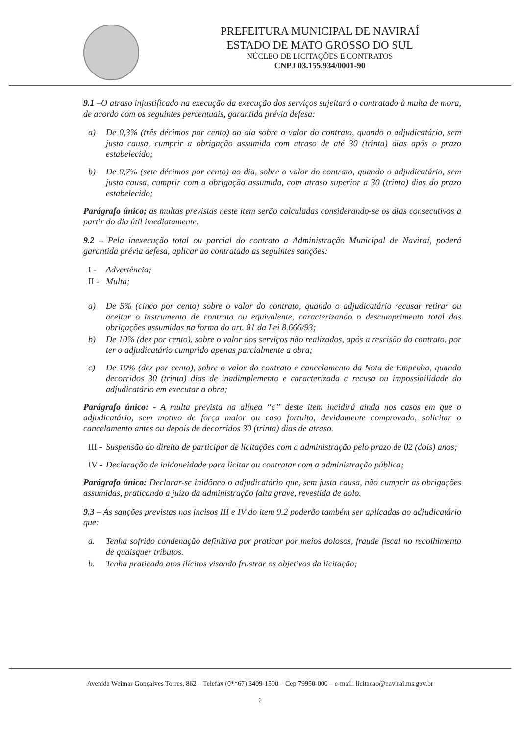PREFEITURA MUNICIPAL DE NAVIRAÍ
ESTADO DE MATO GROSSO DO SUL
NÚCLEO DE LICITAÇÕES E CONTRATOS
CNPJ 03.155.934/0001-90
9.1 –O atraso injustificado na execução da execução dos serviços sujeitará o contratado à multa de mora, de acordo com os seguintes percentuais, garantida prévia defesa:
a) De 0,3% (três décimos por cento) ao dia sobre o valor do contrato, quando o adjudicatário, sem justa causa, cumprir a obrigação assumida com atraso de até 30 (trinta) dias após o prazo estabelecido;
b) De 0,7% (sete décimos por cento) ao dia, sobre o valor do contrato, quando o adjudicatário, sem justa causa, cumprir com a obrigação assumida, com atraso superior a 30 (trinta) dias do prazo estabelecido;
Parágrafo único; as multas previstas neste item serão calculadas considerando-se os dias consecutivos a partir do dia útil imediatamente.
9.2 – Pela inexecução total ou parcial do contrato a Administração Municipal de Naviraí, poderá garantida prévia defesa, aplicar ao contratado as seguintes sanções:
I - Advertência;
II - Multa;
a) De 5% (cinco por cento) sobre o valor do contrato, quando o adjudicatário recusar retirar ou aceitar o instrumento de contrato ou equivalente, caracterizando o descumprimento total das obrigações assumidas na forma do art. 81 da Lei 8.666/93;
b) De 10% (dez por cento), sobre o valor dos serviços não realizados, após a rescisão do contrato, por ter o adjudicatário cumprido apenas parcialmente a obra;
c) De 10% (dez por cento), sobre o valor do contrato e cancelamento da Nota de Empenho, quando decorridos 30 (trinta) dias de inadimplemento e caracterizada a recusa ou impossibilidade do adjudicatário em executar a obra;
Parágrafo único: - A multa prevista na alínea “c” deste item incidirá ainda nos casos em que o adjudicatário, sem motivo de força maior ou caso fortuito, devidamente comprovado, solicitar o cancelamento antes ou depois de decorridos 30 (trinta) dias de atraso.
III - Suspensão do direito de participar de licitações com a administração pelo prazo de 02 (dois) anos;
IV - Declaração de inidoneidade para licitar ou contratar com a administração pública;
Parágrafo único: Declarar-se inidôneo o adjudicatário que, sem justa causa, não cumprir as obrigações assumidas, praticando a juízo da administração falta grave, revestida de dolo.
9.3 – As sanções previstas nos incisos III e IV do item 9.2 poderão também ser aplicadas ao adjudicatário que:
a. Tenha sofrido condenação definitiva por praticar por meios dolosos, fraude fiscal no recolhimento de quaisquer tributos.
b. Tenha praticado atos ilícitos visando frustrar os objetivos da licitação;
Avenida Weimar Gonçalves Torres, 862 – Telefax (0**67) 3409-1500 – Cep 79950-000 – e-mail: licitacao@navirai.ms.gov.br
6